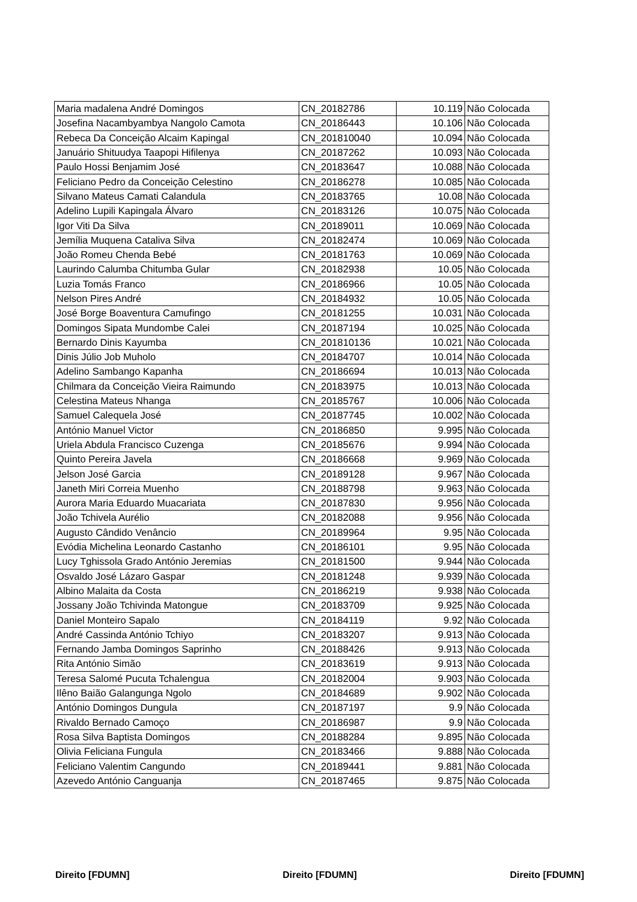| Maria madalena André Domingos | CN_20182786 | 10.119 | Não Colocada |
| Josefina Nacambyambya Nangolo Camota | CN_20186443 | 10.106 | Não Colocada |
| Rebeca Da Conceição Alcaim Kapingal | CN_201810040 | 10.094 | Não Colocada |
| Januário Shituudya Taapopi Hifilenya | CN_20187262 | 10.093 | Não Colocada |
| Paulo Hossi Benjamim José | CN_20183647 | 10.088 | Não Colocada |
| Feliciano Pedro da Conceição Celestino | CN_20186278 | 10.085 | Não Colocada |
| Silvano Mateus Camati Calandula | CN_20183765 | 10.08 | Não Colocada |
| Adelino Lupili Kapingala Álvaro | CN_20183126 | 10.075 | Não Colocada |
| Igor Viti Da Silva | CN_20189011 | 10.069 | Não Colocada |
| Jemília Muquena Cataliva Silva | CN_20182474 | 10.069 | Não Colocada |
| João Romeu Chenda Bebé | CN_20181763 | 10.069 | Não Colocada |
| Laurindo Calumba Chitumba Gular | CN_20182938 | 10.05 | Não Colocada |
| Luzia Tomás Franco | CN_20186966 | 10.05 | Não Colocada |
| Nelson Pires André | CN_20184932 | 10.05 | Não Colocada |
| José Borge Boaventura Camufingo | CN_20181255 | 10.031 | Não Colocada |
| Domingos Sipata Mundombe Calei | CN_20187194 | 10.025 | Não Colocada |
| Bernardo Dinis Kayumba | CN_201810136 | 10.021 | Não Colocada |
| Dinis Júlio Job Muholo | CN_20184707 | 10.014 | Não Colocada |
| Adelino Sambango Kapanha | CN_20186694 | 10.013 | Não Colocada |
| Chilmara da Conceição Vieira Raimundo | CN_20183975 | 10.013 | Não Colocada |
| Celestina Mateus Nhanga | CN_20185767 | 10.006 | Não Colocada |
| Samuel Calequela José | CN_20187745 | 10.002 | Não Colocada |
| António Manuel Victor | CN_20186850 | 9.995 | Não Colocada |
| Uriela Abdula Francisco Cuzenga | CN_20185676 | 9.994 | Não Colocada |
| Quinto Pereira Javela | CN_20186668 | 9.969 | Não Colocada |
| Jelson José Garcia | CN_20189128 | 9.967 | Não Colocada |
| Janeth Miri Correia Muenho | CN_20188798 | 9.963 | Não Colocada |
| Aurora Maria Eduardo Muacariata | CN_20187830 | 9.956 | Não Colocada |
| João Tchivela Aurélio | CN_20182088 | 9.956 | Não Colocada |
| Augusto Cândido Venâncio | CN_20189964 | 9.95 | Não Colocada |
| Evódia Michelina Leonardo Castanho | CN_20186101 | 9.95 | Não Colocada |
| Lucy Tghissola Grado António Jeremias | CN_20181500 | 9.944 | Não Colocada |
| Osvaldo José Lázaro Gaspar | CN_20181248 | 9.939 | Não Colocada |
| Albino Malaita da Costa | CN_20186219 | 9.938 | Não Colocada |
| Jossany João Tchivinda Matongue | CN_20183709 | 9.925 | Não Colocada |
| Daniel Monteiro Sapalo | CN_20184119 | 9.92 | Não Colocada |
| André Cassinda António Tchiyo | CN_20183207 | 9.913 | Não Colocada |
| Fernando Jamba Domingos Saprinho | CN_20188426 | 9.913 | Não Colocada |
| Rita António Simão | CN_20183619 | 9.913 | Não Colocada |
| Teresa Salomé Pucuta Tchalengua | CN_20182004 | 9.903 | Não Colocada |
| Ilêno Baião Galangunga Ngolo | CN_20184689 | 9.902 | Não Colocada |
| António Domingos Dungula | CN_20187197 | 9.9 | Não Colocada |
| Rivaldo Bernado Camoço | CN_20186987 | 9.9 | Não Colocada |
| Rosa Silva Baptista Domingos | CN_20188284 | 9.895 | Não Colocada |
| Olivia Feliciana Fungula | CN_20183466 | 9.888 | Não Colocada |
| Feliciano Valentim Cangundo | CN_20189441 | 9.881 | Não Colocada |
| Azevedo António Canguanja | CN_20187465 | 9.875 | Não Colocada |
Direito [FDUMN] Direito [FDUMN] Direito [FDUMN]